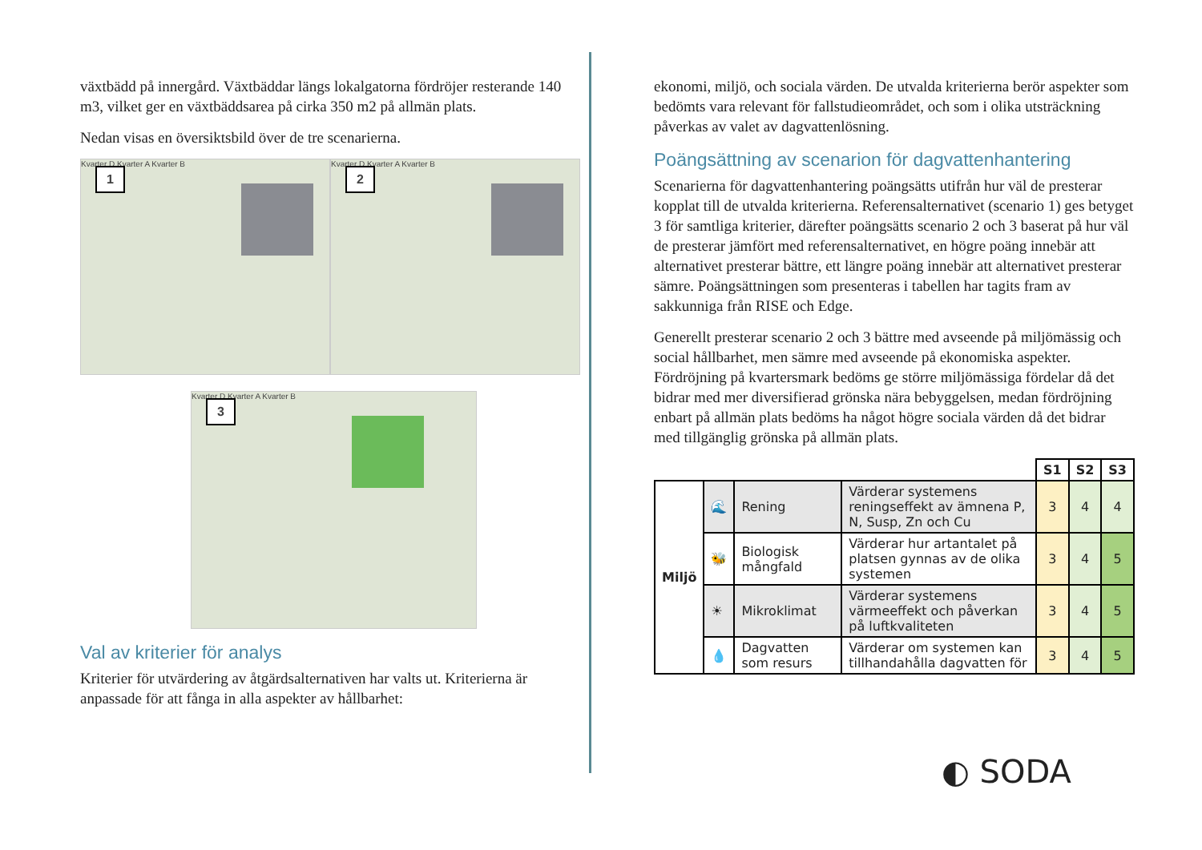växtbädd på innergård. Växtbäddar längs lokalgatorna fördröjer resterande 140 m3, vilket ger en växtbäddsarea på cirka 350 m2 på allmän plats.
Nedan visas en översiktsbild över de tre scenarierna.
1
Kvarter D Kvarter A Kvarter B
2
Kvarter D Kvarter A Kvarter B
3
Kvarter D Kvarter A Kvarter B
Val av kriterier för analys
Kriterier för utvärdering av åtgärdsalternativen har valts ut. Kriterierna är anpassade för att fånga in alla aspekter av hållbarhet:
ekonomi, miljö, och sociala värden. De utvalda kriterierna berör aspekter som bedömts vara relevant för fallstudieområdet, och som i olika utsträckning påverkas av valet av dagvattenlösning.
Poängsättning av scenarion för dagvattenhantering
Scenarierna för dagvattenhantering poängsätts utifrån hur väl de presterar kopplat till de utvalda kriterierna. Referensalternativet (scenario 1) ges betyget 3 för samtliga kriterier, därefter poängsätts scenario 2 och 3 baserat på hur väl de presterar jämfört med referensalternativet, en högre poäng innebär att alternativet presterar bättre, ett längre poäng innebär att alternativet presterar sämre. Poängsättningen som presenteras i tabellen har tagits fram av sakkunniga från RISE och Edge.
Generellt presterar scenario 2 och 3 bättre med avseende på miljömässig och social hållbarhet, men sämre med avseende på ekonomiska aspekter. Fördröjning på kvartersmark bedöms ge större miljömässiga fördelar då det bidrar med mer diversifierad grönska nära bebyggelsen, medan fördröjning enbart på allmän plats bedöms ha något högre sociala värden då det bidrar med tillgänglig grönska på allmän plats.
| | | | | S1 | S2 | S3 |
| Miljö | 🌊 | Rening | Värderar systemens reningseffekt av ämnena P, N, Susp, Zn och Cu | 3 | 4 | 4 |
| | 🐝 | Biologisk mångfald | Värderar hur artantalet på platsen gynnas av de olika systemen | 3 | 4 | 5 |
| | ☀ | Mikroklimat | Värderar systemens värmeeffekt och påverkan på luftkvaliteten | 3 | 4 | 5 |
| | 💧 | Dagvatten som resurs | Värderar om systemen kan tillhandahålla dagvatten för | 3 | 4 | 5 |
◐ SODA